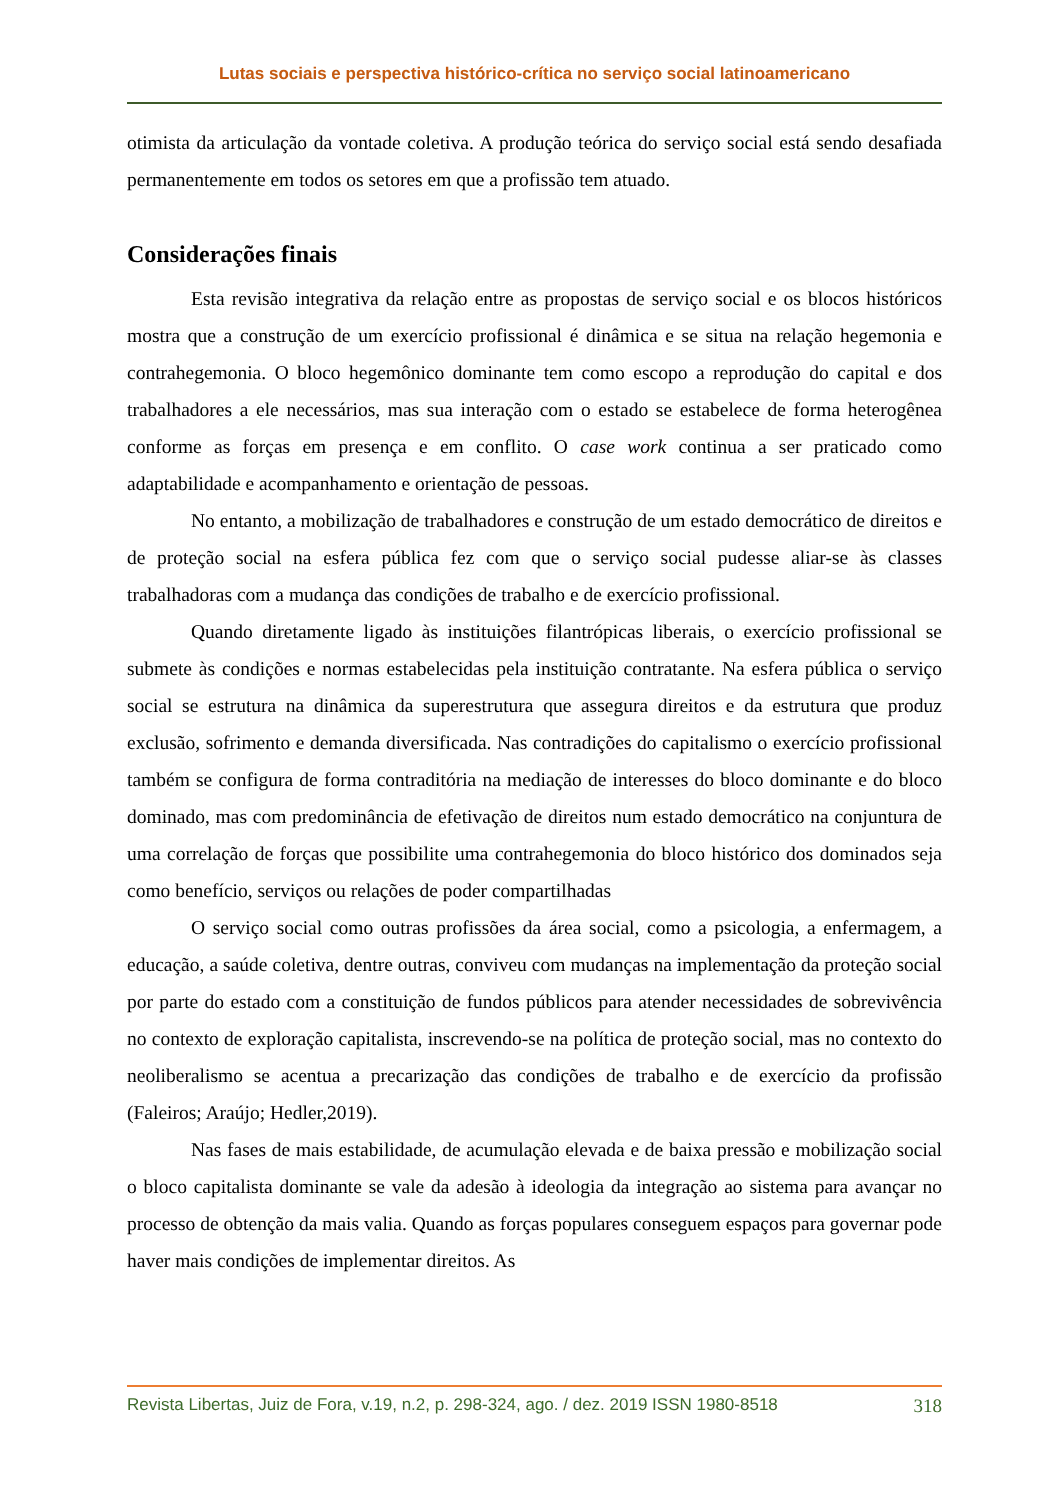Lutas sociais e perspectiva histórico-crítica no serviço social latinoamericano
otimista da articulação da vontade coletiva. A produção teórica do serviço social está sendo desafiada permanentemente em todos os setores em que a profissão tem atuado.
Considerações finais
Esta revisão integrativa da relação entre as propostas de serviço social e os blocos históricos mostra que a construção de um exercício profissional é dinâmica e se situa na relação hegemonia e contrahegemonia. O bloco hegemônico dominante tem como escopo a reprodução do capital e dos trabalhadores a ele necessários, mas sua interação com o estado se estabelece de forma heterogênea conforme as forças em presença e em conflito. O case work continua a ser praticado como adaptabilidade e acompanhamento e orientação de pessoas.
No entanto, a mobilização de trabalhadores e construção de um estado democrático de direitos e de proteção social na esfera pública fez com que o serviço social pudesse aliar-se às classes trabalhadoras com a mudança das condições de trabalho e de exercício profissional.
Quando diretamente ligado às instituições filantrópicas liberais, o exercício profissional se submete às condições e normas estabelecidas pela instituição contratante. Na esfera pública o serviço social se estrutura na dinâmica da superestrutura que assegura direitos e da estrutura que produz exclusão, sofrimento e demanda diversificada. Nas contradições do capitalismo o exercício profissional também se configura de forma contraditória na mediação de interesses do bloco dominante e do bloco dominado, mas com predominância de efetivação de direitos num estado democrático na conjuntura de uma correlação de forças que possibilite uma contrahegemonia do bloco histórico dos dominados seja como benefício, serviços ou relações de poder compartilhadas
O serviço social como outras profissões da área social, como a psicologia, a enfermagem, a educação, a saúde coletiva, dentre outras, conviveu com mudanças na implementação da proteção social por parte do estado com a constituição de fundos públicos para atender necessidades de sobrevivência no contexto de exploração capitalista, inscrevendo-se na política de proteção social, mas no contexto do neoliberalismo se acentua a precarização das condições de trabalho e de exercício da profissão (Faleiros; Araújo; Hedler,2019).
Nas fases de mais estabilidade, de acumulação elevada e de baixa pressão e mobilização social o bloco capitalista dominante se vale da adesão à ideologia da integração ao sistema para avançar no processo de obtenção da mais valia. Quando as forças populares conseguem espaços para governar pode haver mais condições de implementar direitos. As
Revista Libertas, Juiz de Fora, v.19, n.2, p. 298-324, ago. / dez. 2019 ISSN 1980-8518 318